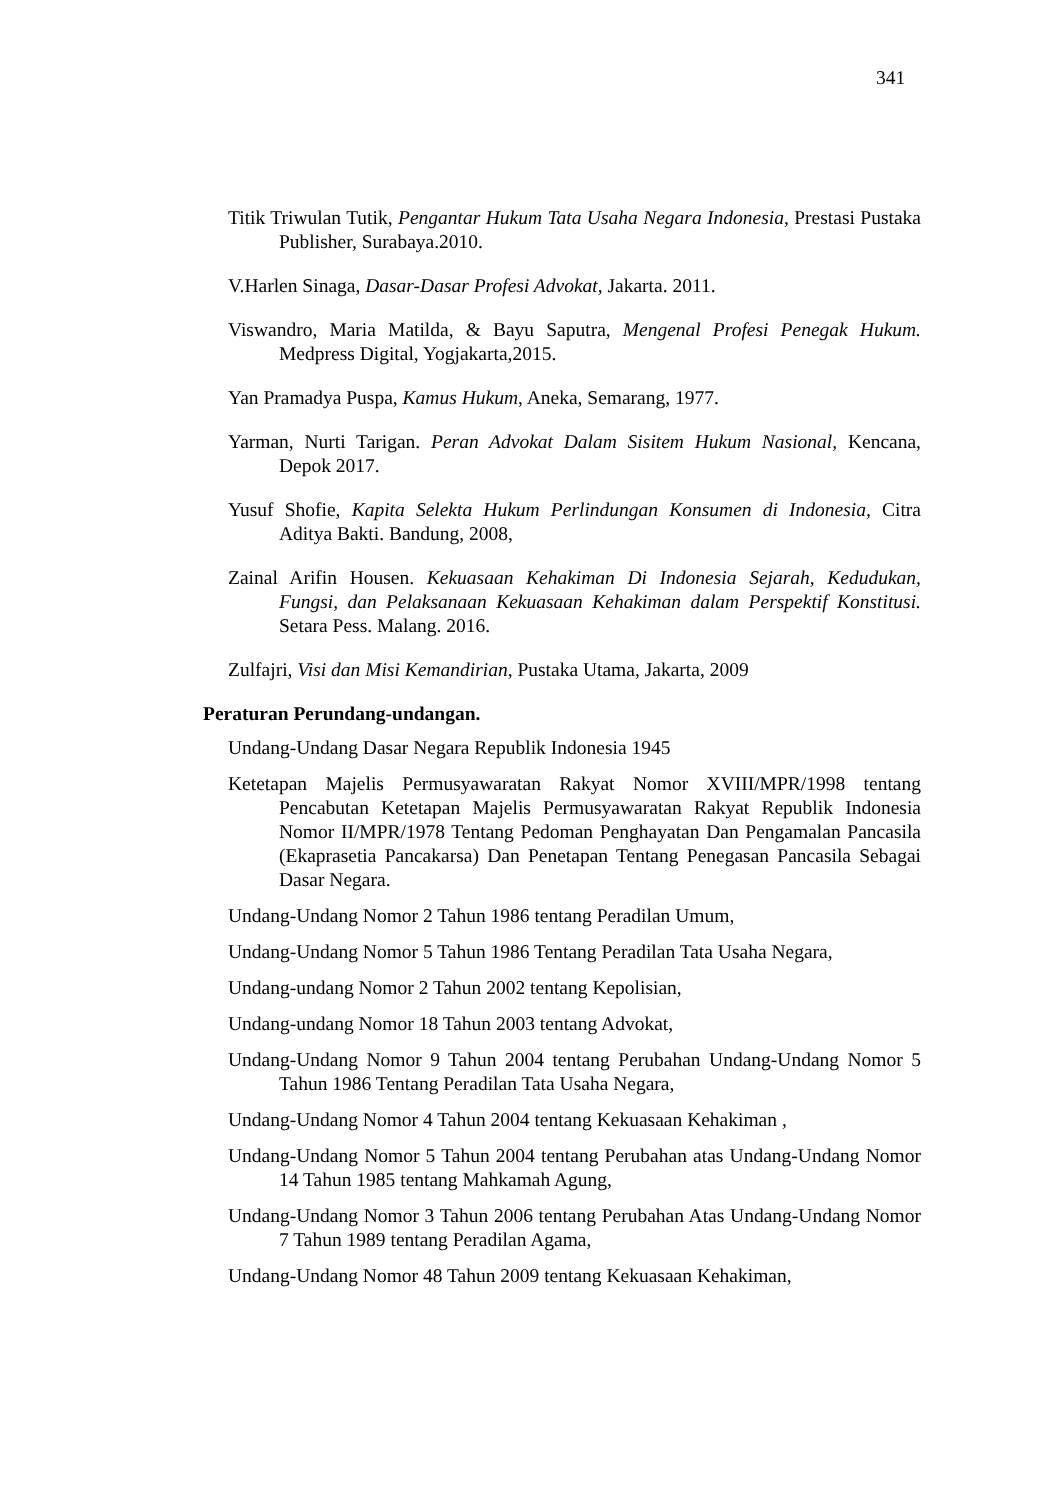341
Titik Triwulan Tutik, Pengantar Hukum Tata Usaha Negara Indonesia, Prestasi Pustaka Publisher, Surabaya.2010.
V.Harlen Sinaga, Dasar-Dasar Profesi Advokat, Jakarta. 2011.
Viswandro, Maria Matilda, & Bayu Saputra, Mengenal Profesi Penegak Hukum. Medpress Digital, Yogjakarta,2015.
Yan Pramadya Puspa, Kamus Hukum, Aneka, Semarang, 1977.
Yarman, Nurti Tarigan. Peran Advokat Dalam Sisitem Hukum Nasional, Kencana, Depok 2017.
Yusuf Shofie, Kapita Selekta Hukum Perlindungan Konsumen di Indonesia, Citra Aditya Bakti. Bandung, 2008,
Zainal Arifin Housen. Kekuasaan Kehakiman Di Indonesia Sejarah, Kedudukan, Fungsi, dan Pelaksanaan Kekuasaan Kehakiman dalam Perspektif Konstitusi. Setara Pess. Malang. 2016.
Zulfajri, Visi dan Misi Kemandirian, Pustaka Utama, Jakarta, 2009
Peraturan Perundang-undangan.
Undang-Undang Dasar Negara Republik Indonesia 1945
Ketetapan Majelis Permusyawaratan Rakyat Nomor XVIII/MPR/1998 tentang Pencabutan Ketetapan Majelis Permusyawaratan Rakyat Republik Indonesia Nomor II/MPR/1978 Tentang Pedoman Penghayatan Dan Pengamalan Pancasila (Ekaprasetia Pancakarsa) Dan Penetapan Tentang Penegasan Pancasila Sebagai Dasar Negara.
Undang-Undang Nomor 2 Tahun 1986 tentang Peradilan Umum,
Undang-Undang Nomor 5 Tahun 1986 Tentang Peradilan Tata Usaha Negara,
Undang-undang Nomor 2 Tahun 2002 tentang Kepolisian,
Undang-undang Nomor 18 Tahun 2003 tentang Advokat,
Undang-Undang Nomor 9 Tahun 2004 tentang Perubahan Undang-Undang Nomor 5 Tahun 1986 Tentang Peradilan Tata Usaha Negara,
Undang-Undang Nomor 4 Tahun 2004 tentang Kekuasaan Kehakiman ,
Undang-Undang Nomor 5 Tahun 2004 tentang Perubahan atas Undang-Undang Nomor 14 Tahun 1985 tentang Mahkamah Agung,
Undang-Undang Nomor 3 Tahun 2006 tentang Perubahan Atas Undang-Undang Nomor 7 Tahun 1989 tentang Peradilan Agama,
Undang-Undang Nomor 48 Tahun 2009 tentang Kekuasaan Kehakiman,